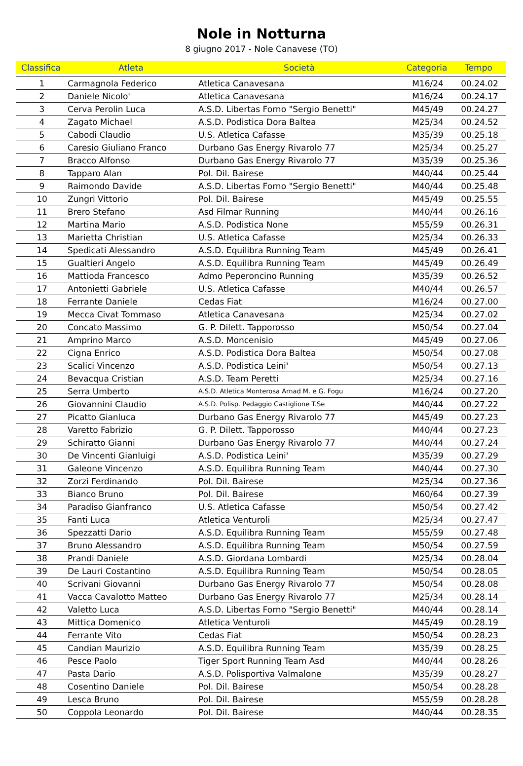Nole in Notturna
8 giugno 2017 - Nole Canavese (TO)
| Classifica | Atleta | Società | Categoria | Tempo |
| --- | --- | --- | --- | --- |
| 1 | Carmagnola Federico | Atletica Canavesana | M16/24 | 00.24.02 |
| 2 | Daniele Nicolo' | Atletica Canavesana | M16/24 | 00.24.17 |
| 3 | Cerva Perolin Luca | A.S.D. Libertas Forno "Sergio Benetti" | M45/49 | 00.24.27 |
| 4 | Zagato Michael | A.S.D. Podistica Dora Baltea | M25/34 | 00.24.52 |
| 5 | Cabodi Claudio | U.S. Atletica Cafasse | M35/39 | 00.25.18 |
| 6 | Caresio Giuliano Franco | Durbano Gas Energy Rivarolo 77 | M25/34 | 00.25.27 |
| 7 | Bracco Alfonso | Durbano Gas Energy Rivarolo 77 | M35/39 | 00.25.36 |
| 8 | Tapparo Alan | Pol. Dil. Bairese | M40/44 | 00.25.44 |
| 9 | Raimondo Davide | A.S.D. Libertas Forno "Sergio Benetti" | M40/44 | 00.25.48 |
| 10 | Zungri Vittorio | Pol. Dil. Bairese | M45/49 | 00.25.55 |
| 11 | Brero Stefano | Asd Filmar Running | M40/44 | 00.26.16 |
| 12 | Martina Mario | A.S.D. Podistica None | M55/59 | 00.26.31 |
| 13 | Marietta Christian | U.S. Atletica Cafasse | M25/34 | 00.26.33 |
| 14 | Spedicati Alessandro | A.S.D. Equilibra Running Team | M45/49 | 00.26.41 |
| 15 | Gualtieri Angelo | A.S.D. Equilibra Running Team | M45/49 | 00.26.49 |
| 16 | Mattioda Francesco | Admo Peperoncino Running | M35/39 | 00.26.52 |
| 17 | Antonietti Gabriele | U.S. Atletica Cafasse | M40/44 | 00.26.57 |
| 18 | Ferrante Daniele | Cedas Fiat | M16/24 | 00.27.00 |
| 19 | Mecca Civat Tommaso | Atletica Canavesana | M25/34 | 00.27.02 |
| 20 | Concato Massimo | G. P. Dilett. Tapporosso | M50/54 | 00.27.04 |
| 21 | Amprino Marco | A.S.D. Moncenisio | M45/49 | 00.27.06 |
| 22 | Cigna Enrico | A.S.D. Podistica Dora Baltea | M50/54 | 00.27.08 |
| 23 | Scalici Vincenzo | A.S.D. Podistica Leini' | M50/54 | 00.27.13 |
| 24 | Bevacqua Cristian | A.S.D. Team Peretti | M25/34 | 00.27.16 |
| 25 | Serra Umberto | A.S.D. Atletica Monterosa Arnad M. e G. Fogu | M16/24 | 00.27.20 |
| 26 | Giovannini Claudio | A.S.D. Polisp. Pedaggio Castiglione T.Se | M40/44 | 00.27.22 |
| 27 | Picatto Gianluca | Durbano Gas Energy Rivarolo 77 | M45/49 | 00.27.23 |
| 28 | Varetto Fabrizio | G. P. Dilett. Tapporosso | M40/44 | 00.27.23 |
| 29 | Schiratto Gianni | Durbano Gas Energy Rivarolo 77 | M40/44 | 00.27.24 |
| 30 | De Vincenti Gianluigi | A.S.D. Podistica Leini' | M35/39 | 00.27.29 |
| 31 | Galeone Vincenzo | A.S.D. Equilibra Running Team | M40/44 | 00.27.30 |
| 32 | Zorzi Ferdinando | Pol. Dil. Bairese | M25/34 | 00.27.36 |
| 33 | Bianco Bruno | Pol. Dil. Bairese | M60/64 | 00.27.39 |
| 34 | Paradiso Gianfranco | U.S. Atletica Cafasse | M50/54 | 00.27.42 |
| 35 | Fanti Luca | Atletica Venturoli | M25/34 | 00.27.47 |
| 36 | Spezzatti Dario | A.S.D. Equilibra Running Team | M55/59 | 00.27.48 |
| 37 | Bruno Alessandro | A.S.D. Equilibra Running Team | M50/54 | 00.27.59 |
| 38 | Prandi Daniele | A.S.D. Giordana Lombardi | M25/34 | 00.28.04 |
| 39 | De Lauri Costantino | A.S.D. Equilibra Running Team | M50/54 | 00.28.05 |
| 40 | Scrivani Giovanni | Durbano Gas Energy Rivarolo 77 | M50/54 | 00.28.08 |
| 41 | Vacca Cavalotto Matteo | Durbano Gas Energy Rivarolo 77 | M25/34 | 00.28.14 |
| 42 | Valetto Luca | A.S.D. Libertas Forno "Sergio Benetti" | M40/44 | 00.28.14 |
| 43 | Mittica Domenico | Atletica Venturoli | M45/49 | 00.28.19 |
| 44 | Ferrante Vito | Cedas Fiat | M50/54 | 00.28.23 |
| 45 | Candian Maurizio | A.S.D. Equilibra Running Team | M35/39 | 00.28.25 |
| 46 | Pesce Paolo | Tiger Sport Running Team Asd | M40/44 | 00.28.26 |
| 47 | Pasta Dario | A.S.D. Polisportiva Valmalone | M35/39 | 00.28.27 |
| 48 | Cosentino Daniele | Pol. Dil. Bairese | M50/54 | 00.28.28 |
| 49 | Lesca Bruno | Pol. Dil. Bairese | M55/59 | 00.28.28 |
| 50 | Coppola Leonardo | Pol. Dil. Bairese | M40/44 | 00.28.35 |